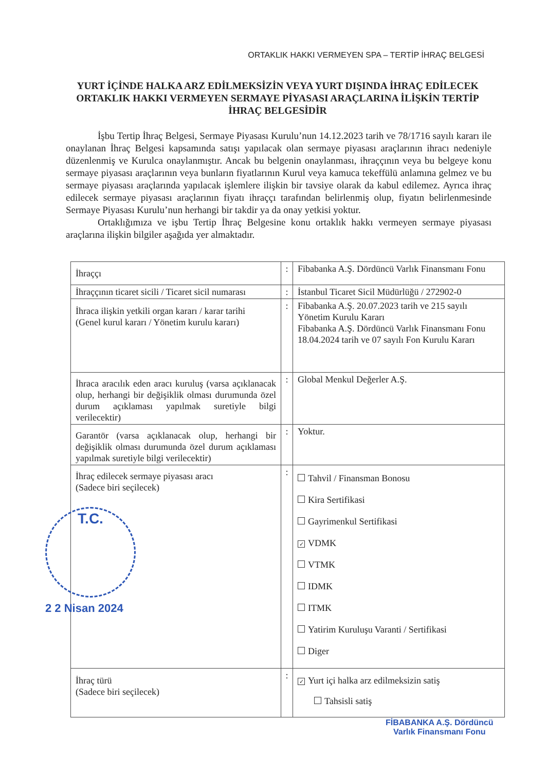ORTAKLIK HAKKI VERMEYEN SPA – TERTİP İHRAÇ BELGESİ
YURT İÇİNDE HALKA ARZ EDİLMEKSİZİN VEYA YURT DIŞINDA İHRAÇ EDİLECEK ORTAKLIK HAKKI VERMEYEN SERMAYE PİYASASI ARAÇLARINA İLİŞKİN TERTİP İHRAÇ BELGESİDİR
İşbu Tertip İhraç Belgesi, Sermaye Piyasası Kurulu’nun 14.12.2023 tarih ve 78/1716 sayılı kararı ile onaylanan İhraç Belgesi kapsamında satışı yapılacak olan sermaye piyasası araçlarının ihracı nedeniyle düzenlenmiş ve Kurulca onaylanmıştır. Ancak bu belgenin onaylanması, ihraççının veya bu belgeye konu sermaye piyasası araçlarının veya bunların fiyatlarının Kurul veya kamuca tekeffülü anlamına gelmez ve bu sermaye piyasası araçlarında yapılacak işlemlere ilişkin bir tavsiye olarak da kabul edilemez. Ayrıca ihraç edilecek sermaye piyasası araçlarının fiyatı ihraççı tarafından belirlenmiş olup, fiyatın belirlenmesinde Sermaye Piyasası Kurulu’nun herhangi bir takdir ya da onay yetkisi yoktur.
Ortaklığımıza ve işbu Tertip İhraç Belgesine konu ortaklık hakkı vermeyen sermaye piyasası araçlarına ilişkin bilgiler aşağıda yer almaktadır.
| İhraççı | : | Fibabanka A.Ş. Dördüncü Varlık Finansmanı Fonu |
| İhraççının ticaret sicili / Ticaret sicil numarası | : | İstanbul Ticaret Sicil Müdürlüğü / 272902-0 |
| İhraca ilişkin yetkili organ kararı / karar tarihi (Genel kurul kararı / Yönetim kurulu kararı) | : | Fibabanka A.Ş. 20.07.2023 tarih ve 215 sayılı Yönetim Kurulu Kararı Fibabanka A.Ş. Dördüncü Varlık Finansmanı Fonu 18.04.2024 tarih ve 07 sayılı Fon Kurulu Kararı |
| İhraca aracılık eden aracı kuruluş (varsa açıklanacak olup, herhangi bir değişiklik olması durumunda özel durum açıklaması yapılmak suretiyle bilgi verilecektir) | : | Global Menkul Değerler A.Ş. |
| Garantör (varsa açıklanacak olup, herhangi bir değişiklik olması durumunda özel durum açıklaması yapılmak suretiyle bilgi verilecektir) | : | Yoktur. |
| İhraç edilecek sermaye piyasası aracı (Sadece biri seçilecek) | : | Tahvil / Finansman Bonosu Kira Sertifikasi Gayrimenkul Sertifikasi ✓ VDMK VTMK IDMK ITMK Yatirim Kuruluşu Varanti / Sertifikasi Diger |
| İhraç türü (Sadece biri seçilecek) | : | ✓ Yurt içi halka arz edilmeksizin satiş Tahsisli satiş |
T.C.
2 2 Nisan 2024
FİBABANKA A.Ş. Dördüncü
Varlık Finansmanı Fonu